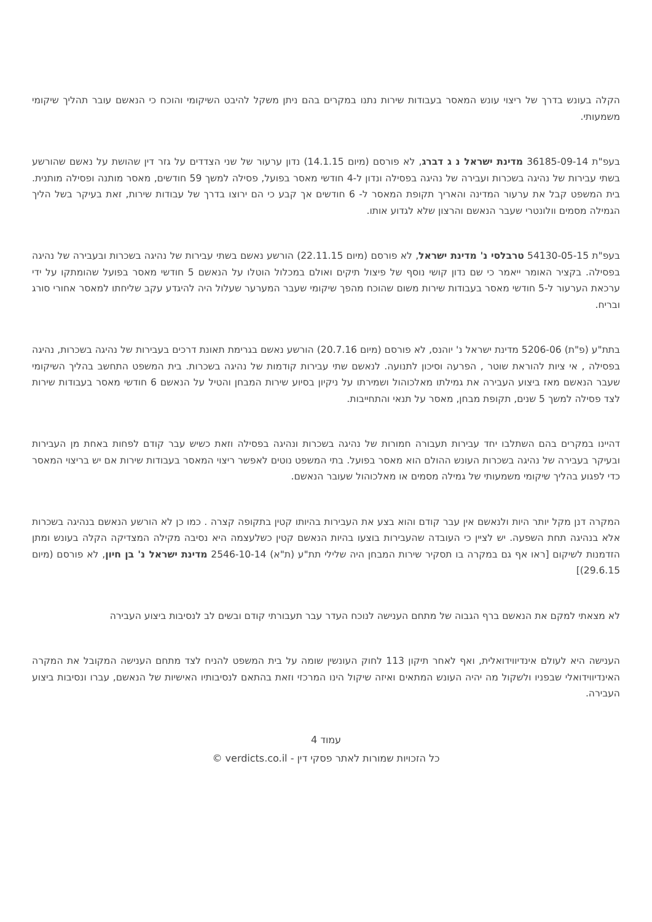הקלה בעונש בדרך של ריצוי עונש המאסר בעבודות שירות נתנו במקרים בהם ניתן משקל להיבט השיקומי והוכח כי הנאשם עובר תהליך שיקומי משמעותי.
בעפ"ת 36185-09-14 מדינת ישראל נ ג דברג, לא פורסם (מיום 14.1.15) נדון ערעור של שני הצדדים על גזר דין שהושת על נאשם שהורשע בשתי עבירות של נהיגה בשכרות ועבירה של נהיגה בפסילה ונדון ל-4 חודשי מאסר בפועל, פסילה למשך 59 חודשים, מאסר מותנה ופסילה מותנית. בית המשפט קבל את ערעור המדינה והאריך תקופת המאסר ל- 6 חודשים אך קבע כי הם ירוצו בדרך של עבודות שירות, זאת בעיקר בשל הליך הגמילה מסמים וולונטרי שעבר הנאשם והרצון שלא לגדוע אותו.
בעפ"ת 54130-05-15 טרבלסי נ' מדינת ישראל, לא פורסם (מיום 22.11.15) הורשע נאשם בשתי עבירות של נהיגה בשכרות ובעבירה של נהיגה בפסילה. בקציר האומר ייאמר כי שם נדון קושי נוסף של פיצול תיקים ואולם במכלול הוטלו על הנאשם 5 חודשי מאסר בפועל שהומתקו על ידי ערכאת הערעור ל-5 חודשי מאסר בעבודות שירות משום שהוכח מהפך שיקומי שעבר המערער שעלול היה להיגדע עקב שליחתו למאסר אחורי סורג ובריח.
בתת"ע (פ"ת) 5206-06 מדינת ישראל נ' יוהנס, לא פורסם (מיום 20.7.16) הורשע נאשם בגרימת תאונת דרכים בעבירות של נהיגה בשכרות, נהיגה בפסילה , אי ציות להוראת שוטר , הפרעה וסיכון לתנועה. לנאשם שתי עבירות קודמות של נהיגה בשכרות. בית המשפט התחשב בהליך השיקומי שעבר הנאשם מאז ביצוע העבירה את גמילתו מאלכוהול ושמירתו על ניקיון בסיוע שירות המבחן והטיל על הנאשם 6 חודשי מאסר בעבודות שירות לצד פסילה למשך 5 שנים, תקופת מבחן, מאסר על תנאי והתחייבות.
דהיינו במקרים בהם השתלבו יחד עבירות תעבורה חמורות של נהיגה בשכרות ונהיגה בפסילה וזאת כשיש עבר קודם לפחות באחת מן העבירות ובעיקר בעבירה של נהיגה בשכרות העונש ההולם הוא מאסר בפועל. בתי המשפט נוטים לאפשר ריצוי המאסר בעבודות שירות אם יש בריצוי המאסר כדי לפגוע בהליך שיקומי משמעותי של גמילה מסמים או מאלכוהול שעובר הנאשם.
המקרה דנן מקל יותר היות ולנאשם אין עבר קודם והוא בצע את העבירות בהיותו קטין בתקופה קצרה . כמו כן לא הורשע הנאשם בנהיגה בשכרות אלא בנהיגה תחת השפעה. יש לציין כי העובדה שהעבירות בוצעו בהיות הנאשם קטין כשלעצמה היא נסיבה מקילה המצדיקה הקלה בעונש ומתן הזדמנות לשיקום [ראו אף גם במקרה בו תסקיר שירות המבחן היה שלילי תת"ע (ת"א) 2546-10-14 מדינת ישראל נ' בן חיון, לא פורסם (מיום 29.6.15)]
לא מצאתי למקם את הנאשם ברף הגבוה של מתחם הענישה לנוכח העדר עבר תעבורתי קודם ובשים לב לנסיבות ביצוע העבירה
הענישה היא לעולם אינדיווידואלית, ואף לאחר תיקון 113 לחוק העונשין שומה על בית המשפט להניח לצד מתחם הענישה המקובל את המקרה האינדיווידואלי שבפניו ולשקול מה יהיה העונש המתאים ואיזה שיקול הינו המרכזי וזאת בהתאם לנסיבותיו האישיות של הנאשם, עברו ונסיבות ביצוע העבירה.
עמוד 4
כל הזכויות שמורות לאתר פסקי דין - verdicts.co.il ©